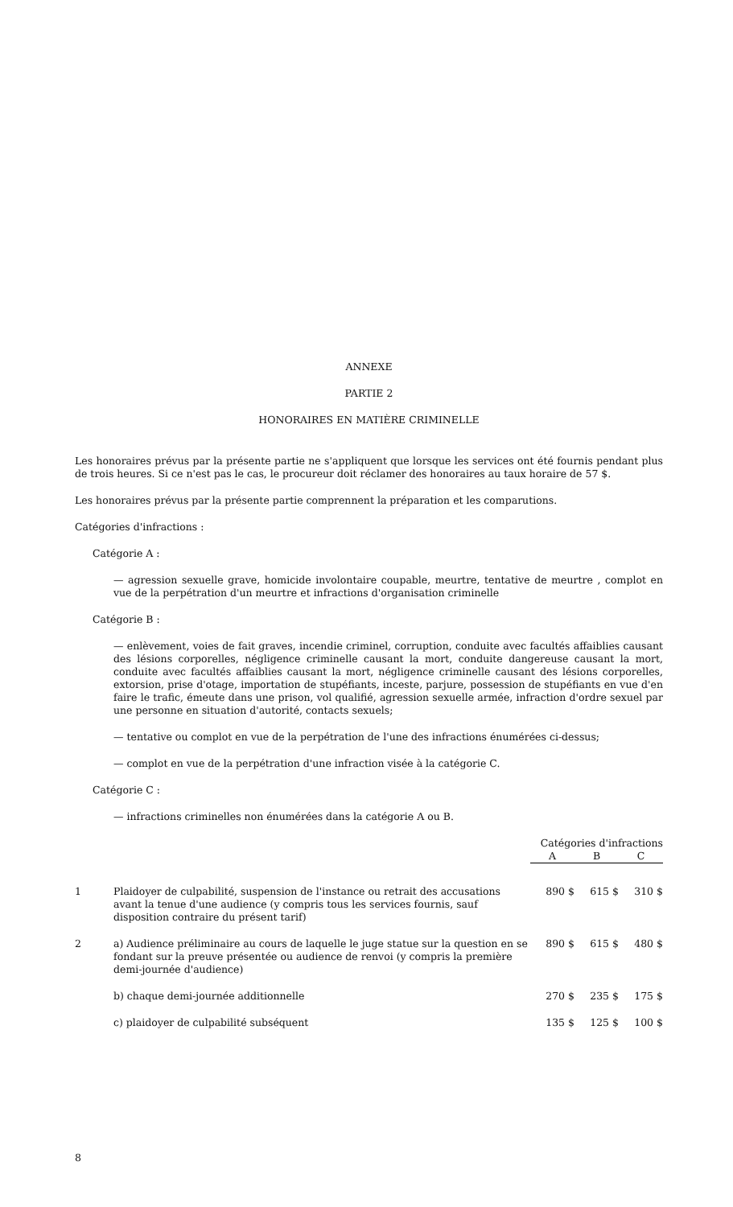ANNEXE
PARTIE 2
HONORAIRES EN MATIÈRE CRIMINELLE
Les honoraires prévus par la présente partie ne s'appliquent que lorsque les services ont été fournis pendant plus de trois heures. Si ce n'est pas le cas, le procureur doit réclamer des honoraires au taux horaire de 57 $.
Les honoraires prévus par la présente partie comprennent la préparation et les comparutions.
Catégories d'infractions :
Catégorie A :
— agression sexuelle grave, homicide involontaire coupable, meurtre, tentative de meurtre , complot en vue de la perpétration d'un meurtre et infractions d'organisation criminelle
Catégorie B :
— enlèvement, voies de fait graves, incendie criminel, corruption, conduite avec facultés affaiblies causant des lésions corporelles, négligence criminelle causant la mort, conduite dangereuse causant la mort, conduite avec facultés affaiblies causant la mort, négligence criminelle causant des lésions corporelles, extorsion, prise d'otage, importation de stupéfiants, inceste, parjure, possession de stupéfiants en vue d'en faire le trafic, émeute dans une prison, vol qualifié, agression sexuelle armée, infraction d'ordre sexuel par une personne en situation d'autorité, contacts sexuels;
— tentative ou complot en vue de la perpétration de l'une des infractions énumérées ci-dessus;
— complot en vue de la perpétration d'une infraction visée à la catégorie C.
Catégorie C :
— infractions criminelles non énumérées dans la catégorie A ou B.
| | | Catégories d'infractions | | |
| --- | --- | --- | --- | --- |
| | | A | B | C |
| 1 | Plaidoyer de culpabilité, suspension de l'instance ou retrait des accusations avant la tenue d'une audience (y compris tous les services fournis, sauf disposition contraire du présent tarif) | 890 $ | 615 $ | 310 $ |
| 2 | a) Audience préliminaire au cours de laquelle le juge statue sur la question en se fondant sur la preuve présentée ou audience de renvoi (y compris la première demi-journée d'audience) | 890 $ | 615 $ | 480 $ |
| | b) chaque demi-journée additionnelle | 270 $ | 235 $ | 175 $ |
| | c) plaidoyer de culpabilité subséquent | 135 $ | 125 $ | 100 $ |
8